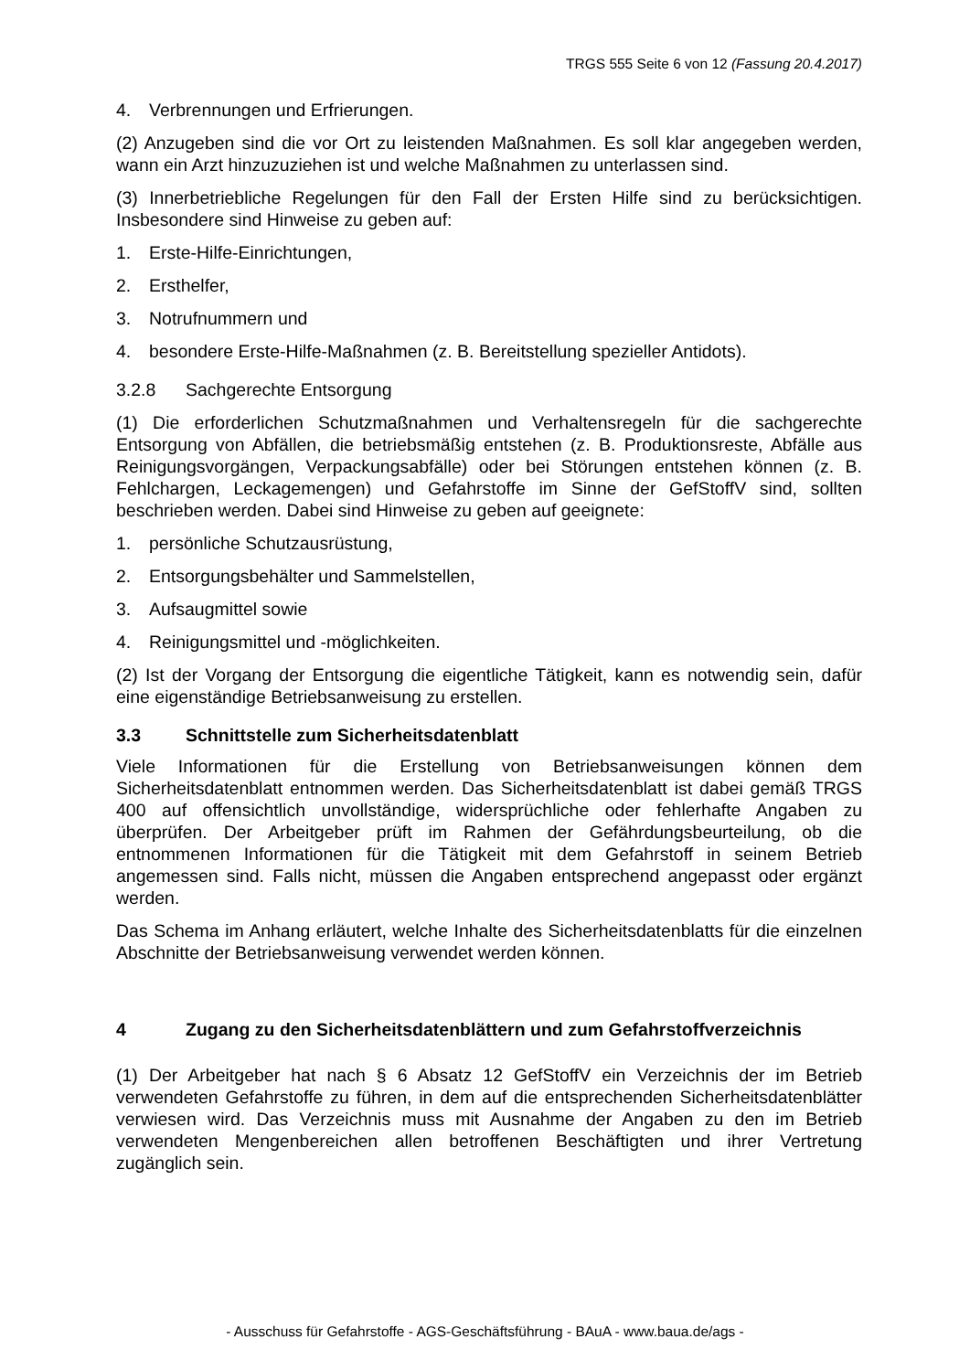TRGS 555 Seite 6 von 12 (Fassung 20.4.2017)
4. Verbrennungen und Erfrierungen.
(2) Anzugeben sind die vor Ort zu leistenden Maßnahmen. Es soll klar angegeben werden, wann ein Arzt hinzuzuziehen ist und welche Maßnahmen zu unterlassen sind.
(3) Innerbetriebliche Regelungen für den Fall der Ersten Hilfe sind zu berücksichtigen. Insbesondere sind Hinweise zu geben auf:
1. Erste-Hilfe-Einrichtungen,
2. Ersthelfer,
3. Notrufnummern und
4. besondere Erste-Hilfe-Maßnahmen (z. B. Bereitstellung spezieller Antidots).
3.2.8 Sachgerechte Entsorgung
(1) Die erforderlichen Schutzmaßnahmen und Verhaltensregeln für die sachgerechte Entsorgung von Abfällen, die betriebsmäßig entstehen (z. B. Produktionsreste, Abfälle aus Reinigungsvorgängen, Verpackungsabfälle) oder bei Störungen entstehen können (z. B. Fehlchargen, Leckagemengen) und Gefahrstoffe im Sinne der GefStoffV sind, sollten beschrieben werden. Dabei sind Hinweise zu geben auf geeignete:
1. persönliche Schutzausrüstung,
2. Entsorgungsbehälter und Sammelstellen,
3. Aufsaugmittel sowie
4. Reinigungsmittel und -möglichkeiten.
(2) Ist der Vorgang der Entsorgung die eigentliche Tätigkeit, kann es notwendig sein, dafür eine eigenständige Betriebsanweisung zu erstellen.
3.3 Schnittstelle zum Sicherheitsdatenblatt
Viele Informationen für die Erstellung von Betriebsanweisungen können dem Sicherheitsdatenblatt entnommen werden. Das Sicherheitsdatenblatt ist dabei gemäß TRGS 400 auf offensichtlich unvollständige, widersprüchliche oder fehlerhafte Angaben zu überprüfen. Der Arbeitgeber prüft im Rahmen der Gefährdungsbeurteilung, ob die entnommenen Informationen für die Tätigkeit mit dem Gefahrstoff in seinem Betrieb angemessen sind. Falls nicht, müssen die Angaben entsprechend angepasst oder ergänzt werden.
Das Schema im Anhang erläutert, welche Inhalte des Sicherheitsdatenblatts für die einzelnen Abschnitte der Betriebsanweisung verwendet werden können.
4 Zugang zu den Sicherheitsdatenblättern und zum Gefahrstoffverzeichnis
(1) Der Arbeitgeber hat nach § 6 Absatz 12 GefStoffV ein Verzeichnis der im Betrieb verwendeten Gefahrstoffe zu führen, in dem auf die entsprechenden Sicherheitsdatenblätter verwiesen wird. Das Verzeichnis muss mit Ausnahme der Angaben zu den im Betrieb verwendeten Mengenbereichen allen betroffenen Beschäftigten und ihrer Vertretung zugänglich sein.
- Ausschuss für Gefahrstoffe - AGS-Geschäftsführung - BAuA - www.baua.de/ags -